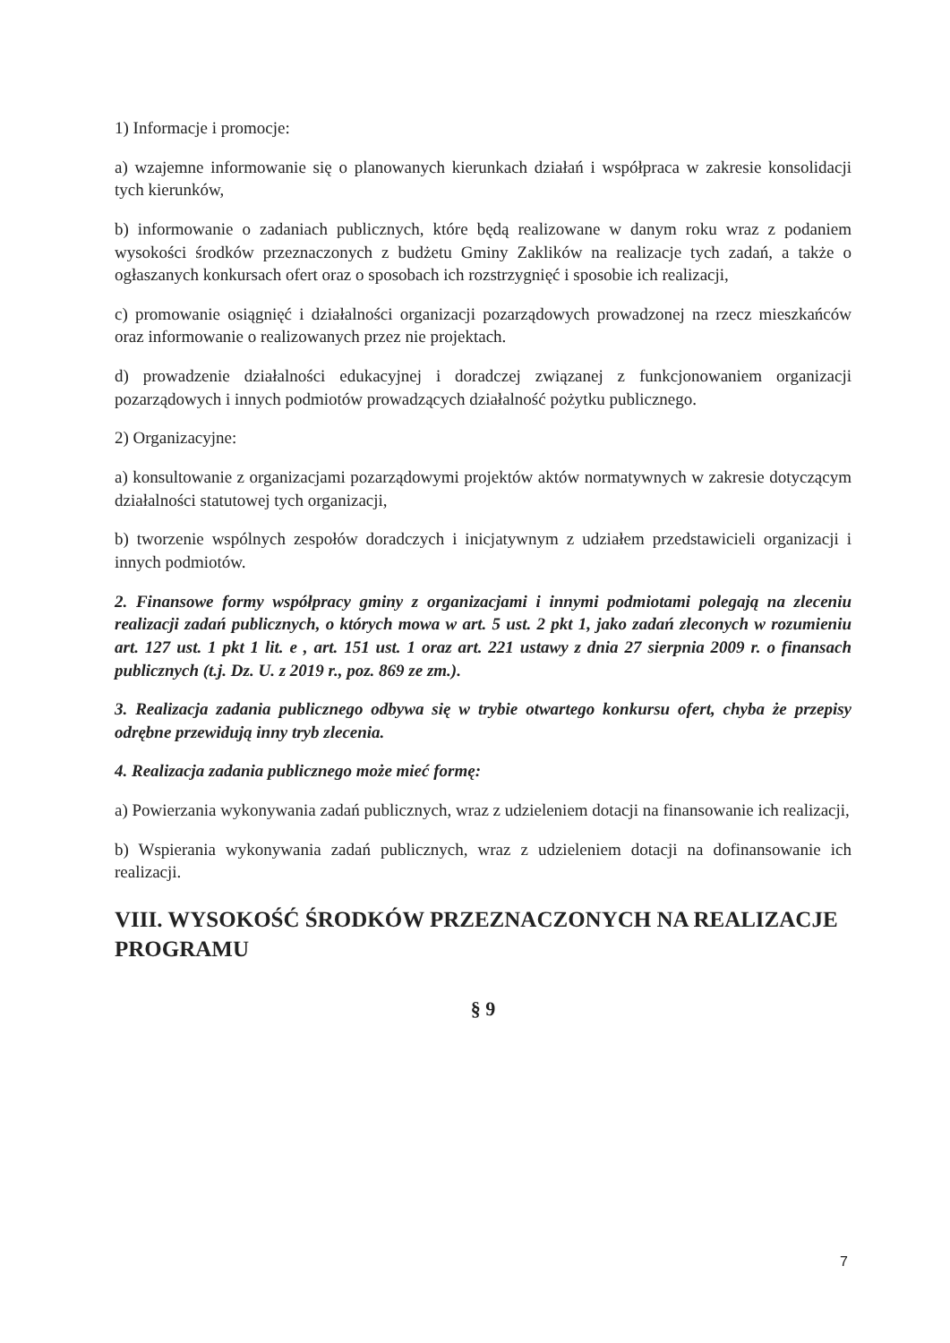1) Informacje i promocje:
a) wzajemne informowanie się o planowanych kierunkach działań i współpraca w zakresie konsolidacji tych kierunków,
b) informowanie o zadaniach publicznych, które będą realizowane w danym roku wraz z podaniem wysokości środków przeznaczonych z budżetu Gminy Zaklików na realizacje tych zadań, a także o ogłaszanych konkursach ofert oraz o sposobach ich rozstrzygnięć i sposobie ich realizacji,
c) promowanie osiągnięć i działalności organizacji pozarządowych prowadzonej na rzecz mieszkańców oraz informowanie o realizowanych przez nie projektach.
d) prowadzenie działalności edukacyjnej i doradczej związanej z funkcjonowaniem organizacji pozarządowych i innych podmiotów prowadzących działalność pożytku publicznego.
2) Organizacyjne:
a) konsultowanie z organizacjami pozarządowymi projektów aktów normatywnych w zakresie dotyczącym działalności statutowej tych organizacji,
b) tworzenie wspólnych zespołów doradczych i inicjatywnym z udziałem przedstawicieli organizacji i innych podmiotów.
2. Finansowe formy współpracy gminy z organizacjami i innymi podmiotami polegają na zleceniu realizacji zadań publicznych, o których mowa w art. 5 ust. 2 pkt 1, jako zadań zleconych w rozumieniu art. 127 ust. 1 pkt 1 lit. e , art. 151 ust. 1 oraz art. 221 ustawy z dnia 27 sierpnia 2009 r. o finansach publicznych (t.j. Dz. U. z 2019 r., poz. 869 ze zm.).
3. Realizacja zadania publicznego odbywa się w trybie otwartego konkursu ofert, chyba że przepisy odrębne przewidują inny tryb zlecenia.
4. Realizacja zadania publicznego może mieć formę:
a) Powierzania wykonywania zadań publicznych, wraz z udzieleniem dotacji na finansowanie ich realizacji,
b) Wspierania wykonywania zadań publicznych, wraz z udzieleniem dotacji na dofinansowanie ich realizacji.
VIII. WYSOKOŚĆ ŚRODKÓW PRZEZNACZONYCH NA REALIZACJE PROGRAMU
§ 9
7